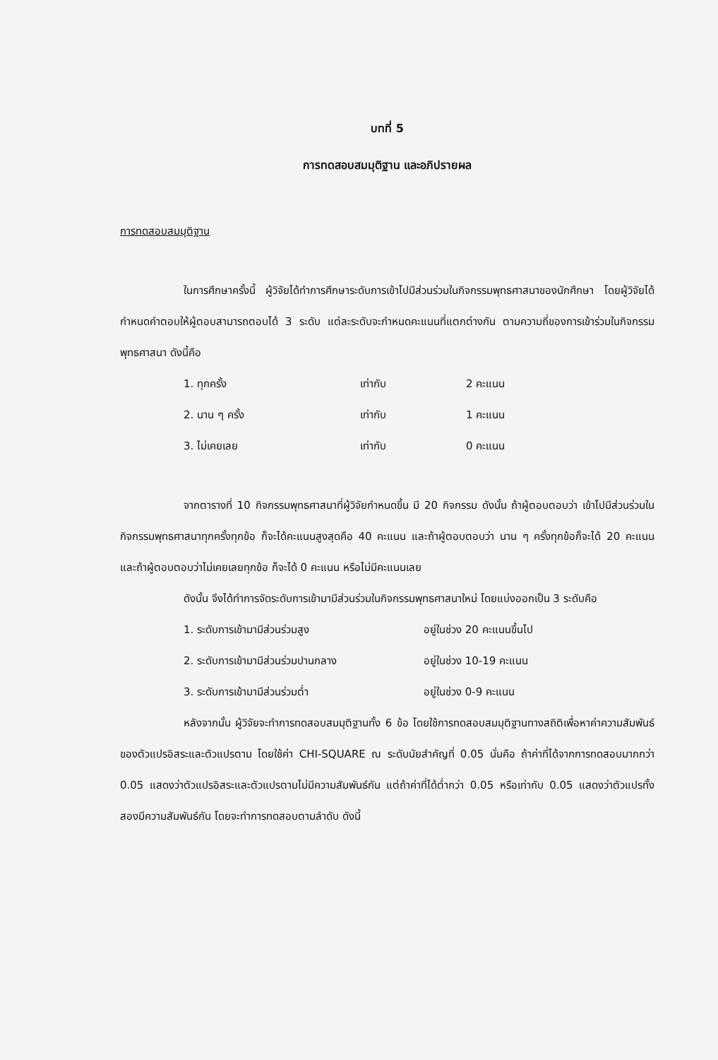บทที่ 5
การทดสอบสมมุติฐาน และอภิปรายผล
การทดสอบสมมุติฐาน
ในการศึกษาครั้งนี้ ผู้วิจัยได้ทำการศึกษาระดับการเข้าไปมีส่วนร่วมในกิจกรรมพุทธศาสนาของนักศึกษา โดยผู้วิจัยได้กำหนดคำตอบให้ผู้ตอบสามารถตอบได้ 3 ระดับ แต่ละระดับจะกำหนดคะแนนที่แตกต่างกัน ตามความถี่ของการเข้าร่วมในกิจกรรมพุทธศาสนา ดังนี้คือ
| 1. ทุกครั้ง | เท่ากับ | 2 คะแนน |
| 2. นาน ๆ ครั้ง | เท่ากับ | 1 คะแนน |
| 3. ไม่เคยเลย | เท่ากับ | 0 คะแนน |
จากตารางที่ 10 กิจกรรมพุทธศาสนาที่ผู้วิจัยกำหนดขึ้น มี 20 กิจกรรม ดังนั้น ถ้าผู้ตอบตอบว่า เข้าไปมีส่วนร่วมในกิจกรรมพุทธศาสนาทุกครั้งทุกข้อ ก็จะได้คะแนนสูงสุดคือ 40 คะแนน และถ้าผู้ตอบตอบว่า นาน ๆ ครั้งทุกข้อก็จะได้ 20 คะแนน และถ้าผู้ตอบตอบว่าไม่เคยเลยทุกข้อ ก็จะได้ 0 คะแนน หรือไม่มีคะแนนเลย
ดังนั้น จึงได้ทำการจัดระดับการเข้ามามีส่วนร่วมในกิจกรรมพุทธศาสนาใหม่ โดยแบ่งออกเป็น 3 ระดับคือ
| 1. ระดับการเข้ามามีส่วนร่วมสูง | อยู่ในช่วง 20 คะแนนขึ้นไป |
| 2. ระดับการเข้ามามีส่วนร่วมปานกลาง | อยู่ในช่วง 10-19 คะแนน |
| 3. ระดับการเข้ามามีส่วนร่วมต่ำ | อยู่ในช่วง 0-9 คะแนน |
หลังจากนั้น ผู้วิจัยจะทำการทดสอบสมมุติฐานทั้ง 6 ข้อ โดยใช้การทดสอบสมมุติฐานทางสถิติเพื่อหาค่าความสัมพันธ์ของตัวแปรอิสระและตัวแปรตาม โดยใช้ค่า CHI-SQUARE ณ ระดับนัยสำคัญที่ 0.05 นั่นคือ ถ้าค่าที่ได้จากการทดสอบมากกว่า 0.05 แสดงว่าตัวแปรอิสระและตัวแปรตามไม่มีความสัมพันธ์กัน แต่ถ้าค่าที่ได้ต่ำกว่า 0.05 หรือเท่ากับ 0.05 แสดงว่าตัวแปรทั้งสองมีความสัมพันธ์กัน โดยจะทำการทดสอบตามลำดับ ดังนี้